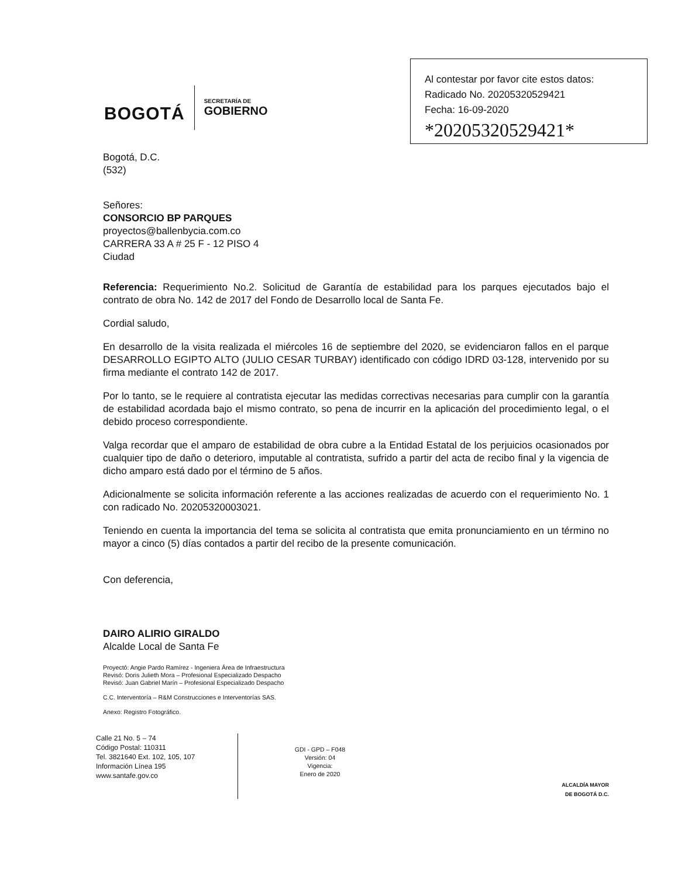BOGOTÁ
SECRETARÍA DE
GOBIERNO
Al contestar por favor cite estos datos:
Radicado No. 20205320529421
Fecha: 16-09-2020
*20205320529421*
Bogotá, D.C.
(532)
Señores:
CONSORCIO BP PARQUES
proyectos@ballenbycia.com.co
CARRERA 33 A # 25 F - 12 PISO 4
Ciudad
Referencia: Requerimiento No.2. Solicitud de Garantía de estabilidad para los parques ejecutados bajo el contrato de obra No. 142 de 2017 del Fondo de Desarrollo local de Santa Fe.
Cordial saludo,
En desarrollo de la visita realizada el miércoles 16 de septiembre del 2020, se evidenciaron fallos en el parque DESARROLLO EGIPTO ALTO (JULIO CESAR TURBAY) identificado con código IDRD 03-128, intervenido por su firma mediante el contrato 142 de 2017.
Por lo tanto, se le requiere al contratista ejecutar las medidas correctivas necesarias para cumplir con la garantía de estabilidad acordada bajo el mismo contrato, so pena de incurrir en la aplicación del procedimiento legal, o el debido proceso correspondiente.
Valga recordar que el amparo de estabilidad de obra cubre a la Entidad Estatal de los perjuicios ocasionados por cualquier tipo de daño o deterioro, imputable al contratista, sufrido a partir del acta de recibo final y la vigencia de dicho amparo está dado por el término de 5 años.
Adicionalmente se solicita información referente a las acciones realizadas de acuerdo con el requerimiento No. 1 con radicado No. 20205320003021.
Teniendo en cuenta la importancia del tema se solicita al contratista que emita pronunciamiento en un término no mayor a cinco (5) días contados a partir del recibo de la presente comunicación.
Con deferencia,
DAIRO ALIRIO GIRALDO
Alcalde Local de Santa Fe
Proyectó: Angie Pardo Ramírez - Ingeniera Área de Infraestructura
Revisó: Doris Julieth Mora – Profesional Especializado Despacho
Revisó: Juan Gabriel Marín – Profesional Especializado Despacho
C.C. Interventoría – R&M Construcciones e Interventorías SAS.
Anexo: Registro Fotográfico.
Calle 21 No. 5 – 74
Código Postal: 110311
Tel. 3821640 Ext. 102, 105, 107
Información Línea 195
www.santafe.gov.co
GDI - GPD – F048
Versión: 04
Vigencia:
Enero de 2020
ALCALDÍA MAYOR
DE BOGOTÁ D.C.